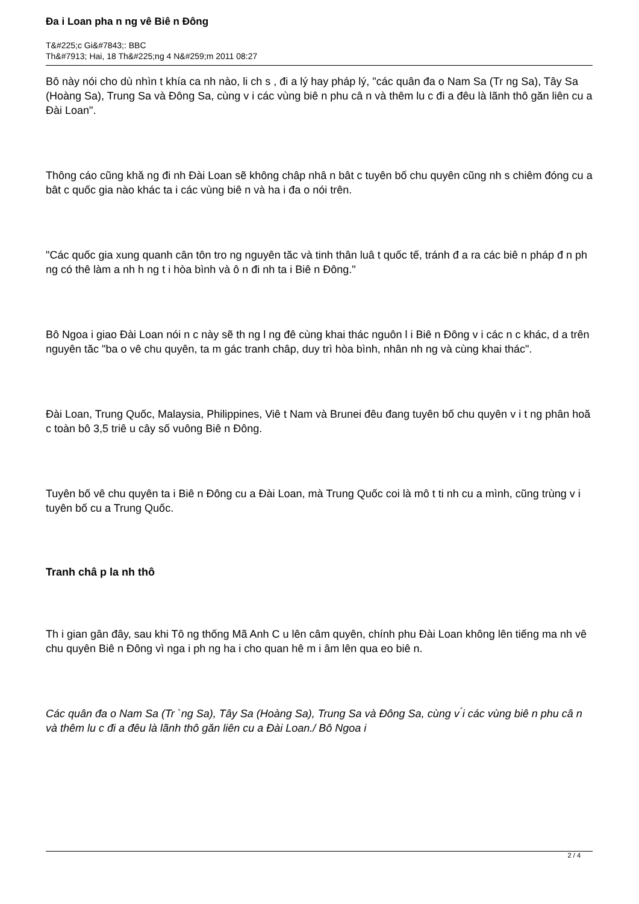Đa i Loan pha n ng vê Biê n Đông
T&#225;c Gi&#7843;: BBC
Th&#7913; Hai, 18 Th&#225;ng 4 N&#259;m 2011 08:27
Bô này nói cho dù nhìn t khía ca nh nào, li ch s , đi a lý hay pháp lý, "các quân đa o Nam Sa (Tr ng Sa), Tây Sa (Hoàng Sa), Trung Sa và Đông Sa, cùng v i các vùng biê n phu câ n và thêm lu c đi a đêu là lãnh thô găn liên cu a Đài Loan".
Thông cáo cũng khă ng đi nh Đài Loan sẽ không châp nhâ n bât c tuyên bố chu quyên cũng nh s chiêm đóng cu a bât c quốc gia nào khác ta i các vùng biê n và ha i đa o nói trên.
"Các quốc gia xung quanh cân tôn tro ng nguyên tăc và tinh thân luâ t quốc tế, tránh đ a ra các biê n pháp đ n ph ng có thê làm a nh h ng t i hòa bình và ô n đi nh ta i Biê n Đông."
Bô Ngoa i giao Đài Loan nói n c này sẽ th ng l ng đê cùng khai thác nguôn l i Biê n Đông v i các n c khác, d a trên nguyên tăc "ba o vê chu quyên, ta m gác tranh châp, duy trì hòa bình, nhân nh ng và cùng khai thác".
Đài Loan, Trung Quốc, Malaysia, Philippines, Viê t Nam và Brunei đêu đang tuyên bố chu quyên v i t ng phân hoă c toàn bô 3,5 triê u cây số vuông Biê n Đông.
Tuyên bố vê chu quyên ta i Biê n Đông cu a Đài Loan, mà Trung Quốc coi là mô t ti nh cu a mình, cũng trùng v i tuyên bố cu a Trung Quốc.
Tranh châ p la nh thô
Th i gian gân đây, sau khi Tô ng thống Mã Anh C u lên câm quyên, chính phu Đài Loan không lên tiếng ma nh vê chu quyên Biê n Đông vì nga i ph ng ha i cho quan hê m i âm lên qua eo biê n.
Các quân đa o Nam Sa (Tr `ng Sa), Tây Sa (Hoàng Sa), Trung Sa và Đông Sa, cùng v ́i các vùng biê n phu câ n và thêm lu c đi a đêu là lãnh thô găn liên cu a Đài Loan./ Bô Ngoa i
2 / 4